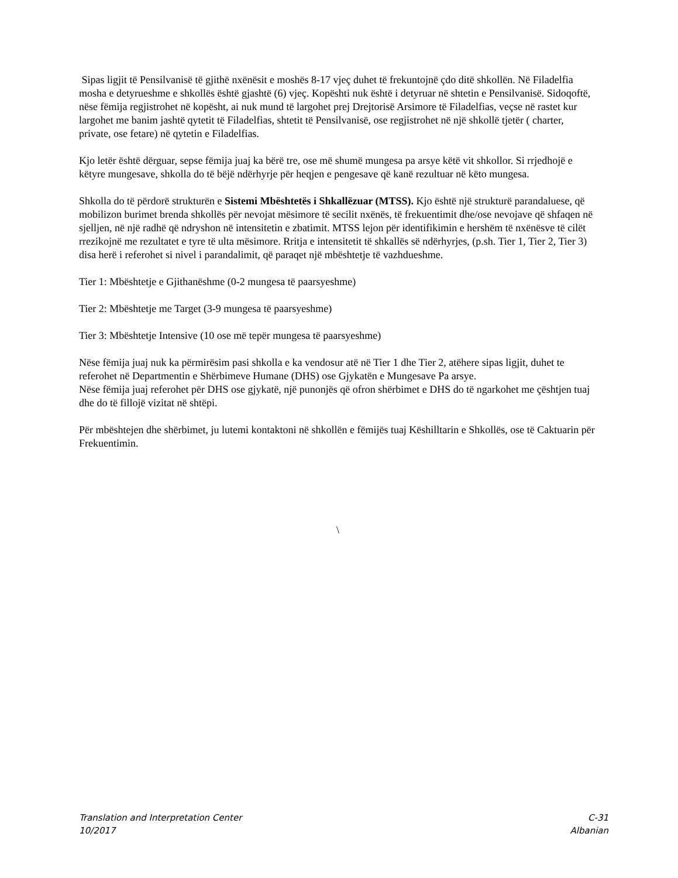Sipas ligjit të Pensilvanisë të gjithë nxënësit e moshës 8-17 vjeç duhet të frekuntojnë çdo ditë shkollën. Në Filadelfia mosha e detyrueshme e shkollës është gjashtë (6) vjeç. Kopështi nuk është i detyruar në shtetin e Pensilvanisë. Sidoqoftë, nëse fëmija regjistrohet në kopësht, ai nuk mund të largohet prej Drejtorisë Arsimore të Filadelfias, veçse në rastet kur largohet me banim jashtë qytetit të Filadelfias, shtetit të Pensilvanisë, ose regjistrohet në një shkollë tjetër ( charter, private, ose fetare) në qytetin e Filadelfias.
Kjo letër është dërguar, sepse fëmija juaj ka bërë tre, ose më shumë mungesa pa arsye këtë vit shkollor. Si rrjedhojë e këtyre mungesave, shkolla do të bëjë ndërhyrje për heqjen e pengesave që kanë rezultuar në këto mungesa.
Shkolla do të përdorë strukturën e Sistemi Mbështetës i Shkallëzuar (MTSS). Kjo është një strukturë parandaluese, që mobilizon burimet brenda shkollës për nevojat mësimore të secilit nxënës, të frekuentimit dhe/ose nevojave që shfaqen në sjelljen, në një radhë që ndryshon në intensitetin e zbatimit. MTSS lejon për identifikimin e hershëm të nxënësve të cilët rrezikojnë me rezultatet e tyre të ulta mësimore. Rritja e intensitetit të shkallës së ndërhyrjes, (p.sh. Tier 1, Tier 2, Tier 3) disa herë i referohet si nivel i parandalimit, që paraqet një mbështetje të vazhdueshme.
Tier 1: Mbështetje e Gjithanëshme (0-2 mungesa të paarsyeshme)
Tier 2: Mbështetje me Target (3-9 mungesa të paarsyeshme)
Tier 3: Mbështetje Intensive (10 ose më tepër mungesa të paarsyeshme)
Nëse fëmija juaj nuk ka përmirësim pasi shkolla e ka vendosur atë në Tier 1 dhe Tier 2, atëhere sipas ligjit, duhet te referohet në Departmentin e Shërbimeve Humane (DHS) ose Gjykatën e Mungesave Pa arsye.
Nëse fëmija juaj referohet për DHS ose gjykatë, një punonjës që ofron shërbimet e DHS do të ngarkohet me çështjen tuaj dhe do të fillojë vizitat në shtëpi.
Për mbështejen dhe shërbimet, ju lutemi kontaktoni në shkollën e fëmijës tuaj Këshilltarin e Shkollës, ose të Caktuarin për Frekuentimin.
\
Translation and Interpretation Center
10/2017
C-31
Albanian